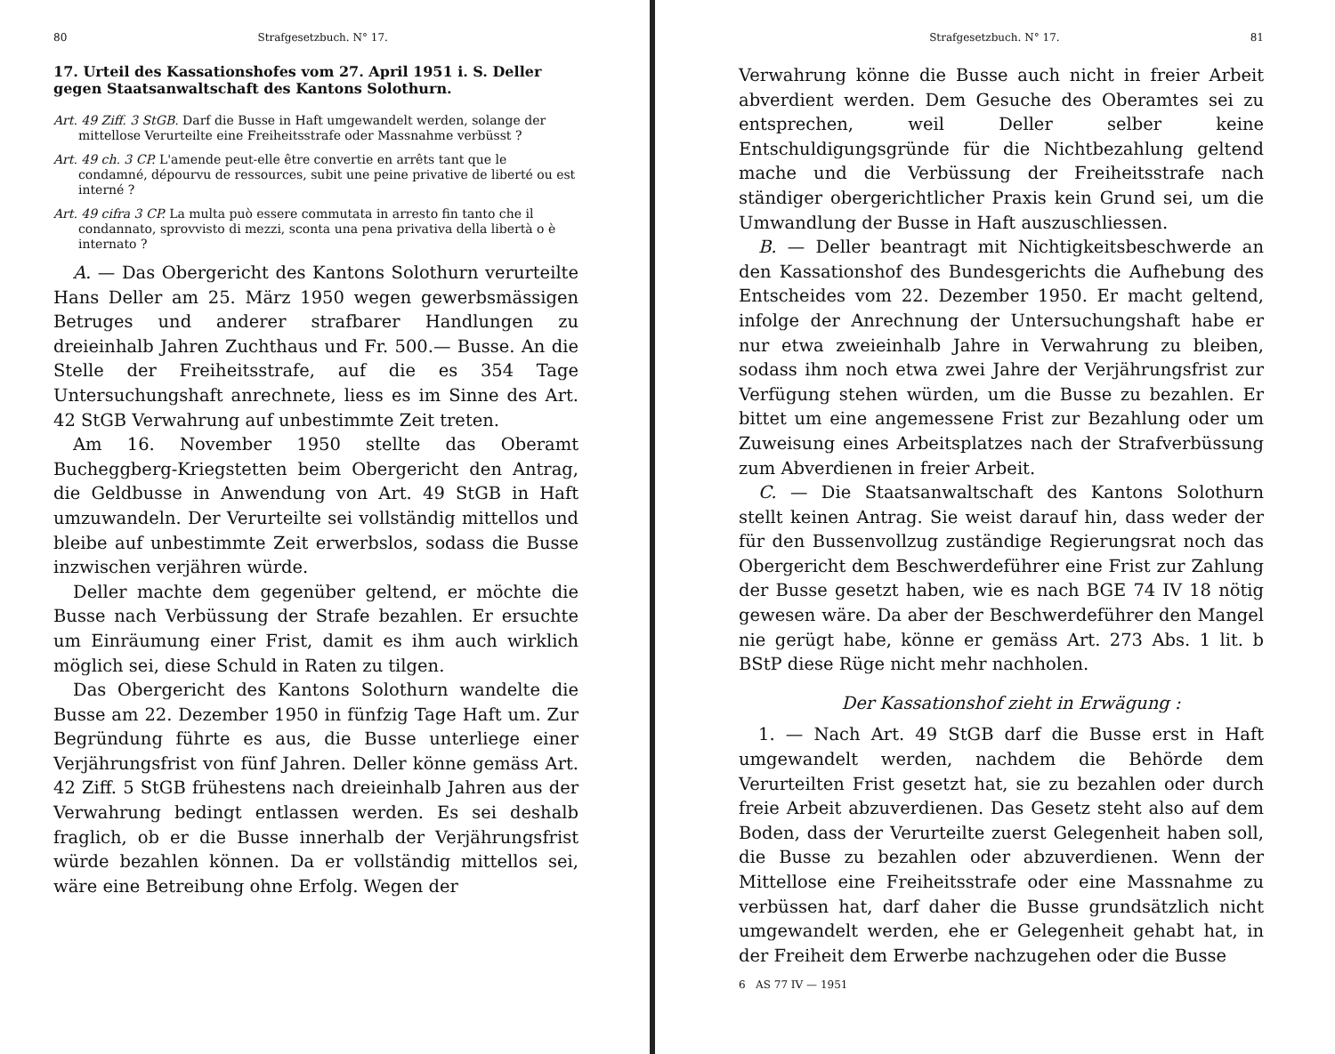80 Strafgesetzbuch. N° 17.
17. Urteil des Kassationshofes vom 27. April 1951 i. S. Deller gegen Staatsanwaltschaft des Kantons Solothurn.
Art. 49 Ziff. 3 StGB. Darf die Busse in Haft umgewandelt werden, solange der mittellose Verurteilte eine Freiheitsstrafe oder Massnahme verbüsst ?
Art. 49 ch. 3 CP. L'amende peut-elle être convertie en arrêts tant que le condamné, dépourvu de ressources, subit une peine privative de liberté ou est interné ?
Art. 49 cifra 3 CP. La multa può essere commutata in arresto fin tanto che il condannato, sprovvisto di mezzi, sconta una pena privativa della libertà o è internato ?
A. — Das Obergericht des Kantons Solothurn verurteilte Hans Deller am 25. März 1950 wegen gewerbsmässigen Betruges und anderer strafbarer Handlungen zu dreieinhalb Jahren Zuchthaus und Fr. 500.— Busse. An die Stelle der Freiheitsstrafe, auf die es 354 Tage Untersuchungshaft anrechnete, liess es im Sinne des Art. 42 StGB Verwahrung auf unbestimmte Zeit treten.
Am 16. November 1950 stellte das Oberamt Bucheggberg-Kriegstetten beim Obergericht den Antrag, die Geldbusse in Anwendung von Art. 49 StGB in Haft umzuwandeln. Der Verurteilte sei vollständig mittellos und bleibe auf unbestimmte Zeit erwerbslos, sodass die Busse inzwischen verjähren würde.
Deller machte dem gegenüber geltend, er möchte die Busse nach Verbüssung der Strafe bezahlen. Er ersuchte um Einräumung einer Frist, damit es ihm auch wirklich möglich sei, diese Schuld in Raten zu tilgen.
Das Obergericht des Kantons Solothurn wandelte die Busse am 22. Dezember 1950 in fünfzig Tage Haft um. Zur Begründung führte es aus, die Busse unterliege einer Verjährungsfrist von fünf Jahren. Deller könne gemäss Art. 42 Ziff. 5 StGB frühestens nach dreieinhalb Jahren aus der Verwahrung bedingt entlassen werden. Es sei deshalb fraglich, ob er die Busse innerhalb der Verjährungsfrist würde bezahlen können. Da er vollständig mittellos sei, wäre eine Betreibung ohne Erfolg. Wegen der
Strafgesetzbuch. N° 17. 81
Verwahrung könne die Busse auch nicht in freier Arbeit abverdient werden. Dem Gesuche des Oberamtes sei zu entsprechen, weil Deller selber keine Entschuldigungsgründe für die Nichtbezahlung geltend mache und die Verbüssung der Freiheitsstrafe nach ständiger obergerichtlicher Praxis kein Grund sei, um die Umwandlung der Busse in Haft auszuschliessen.
B. — Deller beantragt mit Nichtigkeitsbeschwerde an den Kassationshof des Bundesgerichts die Aufhebung des Entscheides vom 22. Dezember 1950. Er macht geltend, infolge der Anrechnung der Untersuchungshaft habe er nur etwa zweieinhalb Jahre in Verwahrung zu bleiben, sodass ihm noch etwa zwei Jahre der Verjährungsfrist zur Verfügung stehen würden, um die Busse zu bezahlen. Er bittet um eine angemessene Frist zur Bezahlung oder um Zuweisung eines Arbeitsplatzes nach der Strafverbüssung zum Abverdienen in freier Arbeit.
C. — Die Staatsanwaltschaft des Kantons Solothurn stellt keinen Antrag. Sie weist darauf hin, dass weder der für den Bussenvollzug zuständige Regierungsrat noch das Obergericht dem Beschwerdeführer eine Frist zur Zahlung der Busse gesetzt haben, wie es nach BGE 74 IV 18 nötig gewesen wäre. Da aber der Beschwerdeführer den Mangel nie gerügt habe, könne er gemäss Art. 273 Abs. 1 lit. b BStP diese Rüge nicht mehr nachholen.
Der Kassationshof zieht in Erwägung :
1. — Nach Art. 49 StGB darf die Busse erst in Haft umgewandelt werden, nachdem die Behörde dem Verurteilten Frist gesetzt hat, sie zu bezahlen oder durch freie Arbeit abzuverdienen. Das Gesetz steht also auf dem Boden, dass der Verurteilte zuerst Gelegenheit haben soll, die Busse zu bezahlen oder abzuverdienen. Wenn der Mittellose eine Freiheitsstrafe oder eine Massnahme zu verbüssen hat, darf daher die Busse grundsätzlich nicht umgewandelt werden, ehe er Gelegenheit gehabt hat, in der Freiheit dem Erwerbe nachzugehen oder die Busse
6 AS 77 IV — 1951